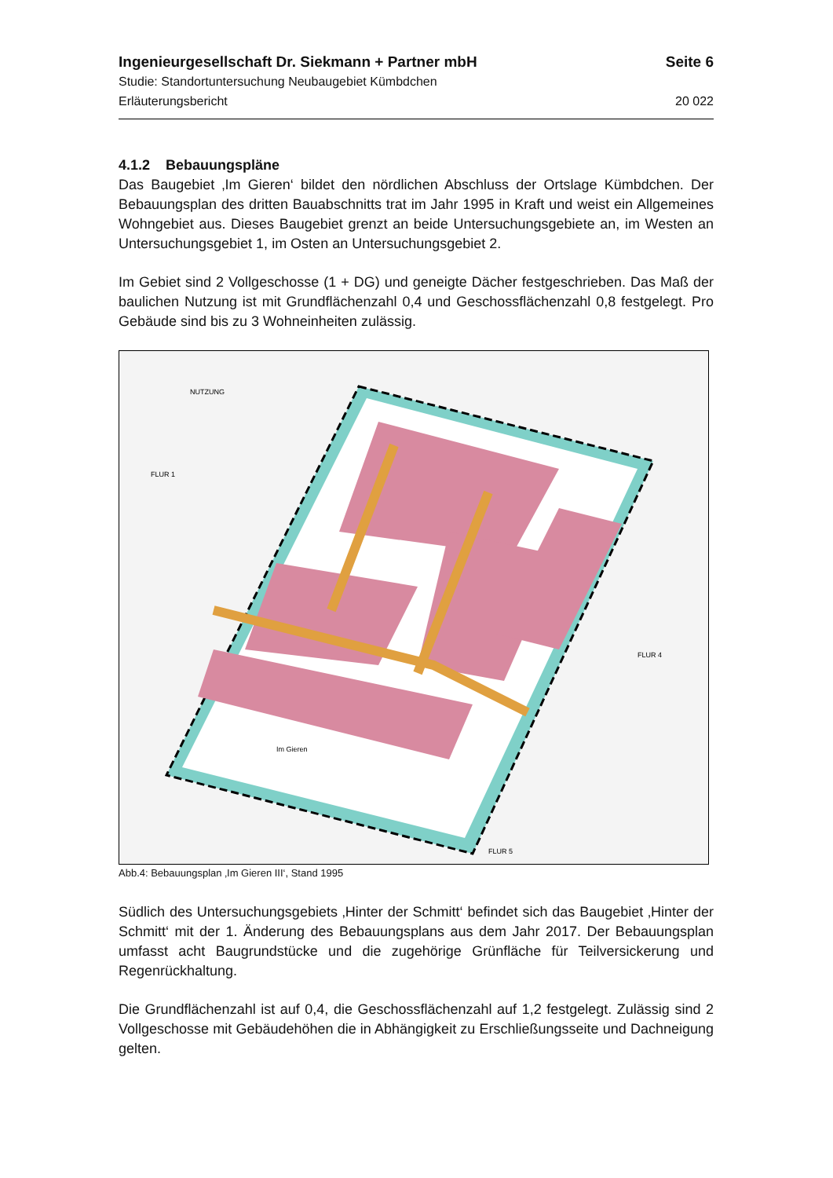Ingenieurgesellschaft Dr. Siekmann + Partner mbH Seite 6
Studie: Standortuntersuchung Neubaugebiet Kümbdchen
Erläuterungsbericht 20 022
4.1.2 Bebauungspläne
Das Baugebiet ‚Im Gieren‘ bildet den nördlichen Abschluss der Ortslage Kümbdchen. Der Bebauungsplan des dritten Bauabschnitts trat im Jahr 1995 in Kraft und weist ein Allgemeines Wohngebiet aus. Dieses Baugebiet grenzt an beide Untersuchungsgebiete an, im Westen an Untersuchungsgebiet 1, im Osten an Untersuchungsgebiet 2.
Im Gebiet sind 2 Vollgeschosse (1 + DG) und geneigte Dächer festgeschrieben. Das Maß der baulichen Nutzung ist mit Grundflächenzahl 0,4 und Geschossflächenzahl 0,8 festgelegt. Pro Gebäude sind bis zu 3 Wohneinheiten zulässig.
FLUR 1
FLUR 4
NUTZUNG
FLUR 5
Im Gieren
Abb.4: Bebauungsplan ‚Im Gieren III‘, Stand 1995
Südlich des Untersuchungsgebiets ‚Hinter der Schmitt‘ befindet sich das Baugebiet ‚Hinter der Schmitt‘ mit der 1. Änderung des Bebauungsplans aus dem Jahr 2017. Der Bebauungsplan umfasst acht Baugrundstücke und die zugehörige Grünfläche für Teilversickerung und Regenrückhaltung.
Die Grundflächenzahl ist auf 0,4, die Geschossflächenzahl auf 1,2 festgelegt. Zulässig sind 2 Vollgeschosse mit Gebäudehöhen die in Abhängigkeit zu Erschließungsseite und Dachneigung gelten.